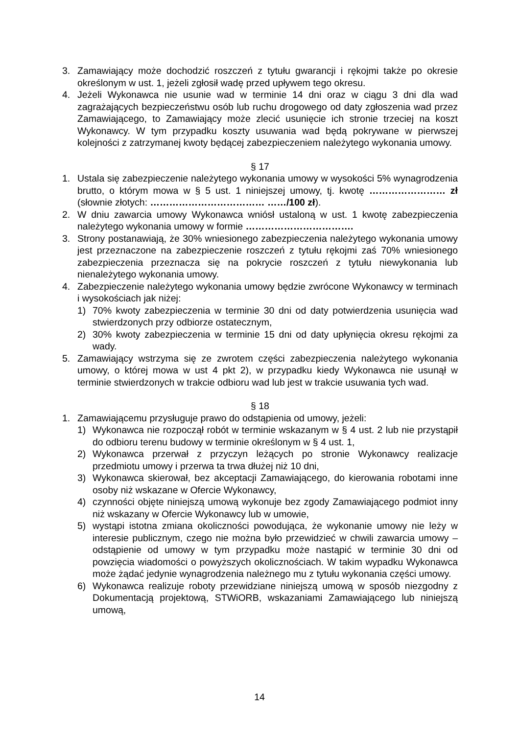3. Zamawiający może dochodzić roszczeń z tytułu gwarancji i rękojmi także po okresie określonym w ust. 1, jeżeli zgłosił wadę przed upływem tego okresu.
4. Jeżeli Wykonawca nie usunie wad w terminie 14 dni oraz w ciągu 3 dni dla wad zagrażających bezpieczeństwu osób lub ruchu drogowego od daty zgłoszenia wad przez Zamawiającego, to Zamawiający może zlecić usunięcie ich stronie trzeciej na koszt Wykonawcy. W tym przypadku koszty usuwania wad będą pokrywane w pierwszej kolejności z zatrzymanej kwoty będącej zabezpieczeniem należytego wykonania umowy.
§ 17
1. Ustala się zabezpieczenie należytego wykonania umowy w wysokości 5% wynagrodzenia brutto, o którym mowa w § 5 ust. 1 niniejszej umowy, tj. kwotę …………………… zł (słownie złotych: ……………………………… ……/100 zł).
2. W dniu zawarcia umowy Wykonawca wniósł ustaloną w ust. 1 kwotę zabezpieczenia należytego wykonania umowy w formie …………………………….
3. Strony postanawiają, że 30% wniesionego zabezpieczenia należytego wykonania umowy jest przeznaczone na zabezpieczenie roszczeń z tytułu rękojmi zaś 70% wniesionego zabezpieczenia przeznacza się na pokrycie roszczeń z tytułu niewykonania lub nienależytego wykonania umowy.
4. Zabezpieczenie należytego wykonania umowy będzie zwrócone Wykonawcy w terminach i wysokościach jak niżej:
1) 70% kwoty zabezpieczenia w terminie 30 dni od daty potwierdzenia usunięcia wad stwierdzonych przy odbiorze ostatecznym,
2) 30% kwoty zabezpieczenia w terminie 15 dni od daty upłynięcia okresu rękojmi za wady.
5. Zamawiający wstrzyma się ze zwrotem części zabezpieczenia należytego wykonania umowy, o której mowa w ust 4 pkt 2), w przypadku kiedy Wykonawca nie usunął w terminie stwierdzonych w trakcie odbioru wad lub jest w trakcie usuwania tych wad.
§ 18
1. Zamawiającemu przysługuje prawo do odstąpienia od umowy, jeżeli:
1) Wykonawca nie rozpoczął robót w terminie wskazanym w § 4 ust. 2 lub nie przystąpił do odbioru terenu budowy w terminie określonym w § 4 ust. 1,
2) Wykonawca przerwał z przyczyn leżących po stronie Wykonawcy realizacje przedmiotu umowy i przerwa ta trwa dłużej niż 10 dni,
3) Wykonawca skierował, bez akceptacji Zamawiającego, do kierowania robotami inne osoby niż wskazane w Ofercie Wykonawcy,
4) czynności objęte niniejszą umową wykonuje bez zgody Zamawiającego podmiot inny niż wskazany w Ofercie Wykonawcy lub w umowie,
5) wystąpi istotna zmiana okoliczności powodująca, że wykonanie umowy nie leży w interesie publicznym, czego nie można było przewidzieć w chwili zawarcia umowy – odstąpienie od umowy w tym przypadku może nastąpić w terminie 30 dni od powzięcia wiadomości o powyższych okolicznościach. W takim wypadku Wykonawca może żądać jedynie wynagrodzenia należnego mu z tytułu wykonania części umowy.
6) Wykonawca realizuje roboty przewidziane niniejszą umową w sposób niezgodny z Dokumentacją projektową, STWiORB, wskazaniami Zamawiającego lub niniejszą umową,
14